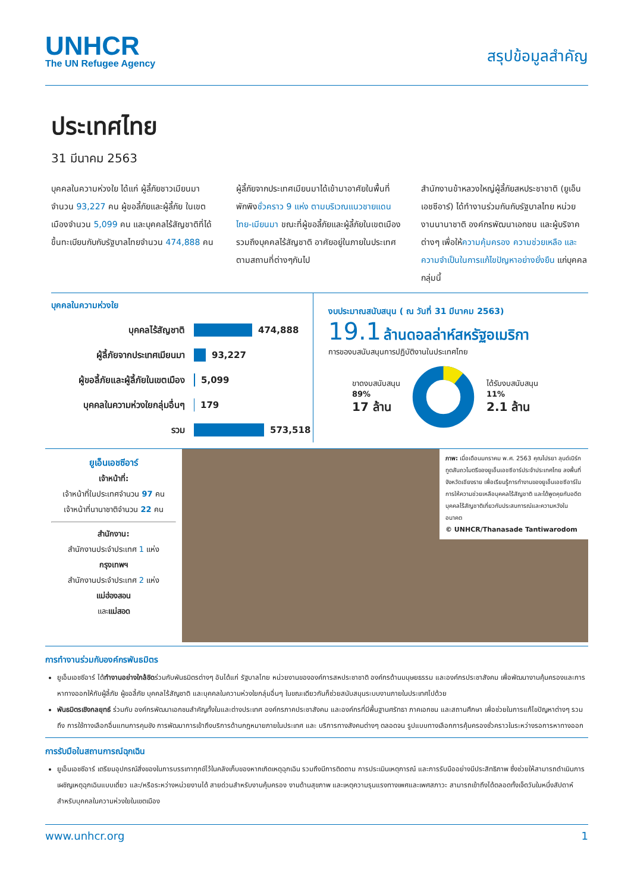UNHCR
The UN Refugee Agency
สรุปข้อมูลสำคัญ
ประเทศไทย
31 มีนาคม 2563
บุคคลในความห่วงใย ได้แก่ ผู้ลี้ภัยชาวเมียนมา จำนวน 93,227 คน ผู้ขอลี้ภัยและผู้ลี้ภัย ในเขตเมืองจำนวน 5,099 คน และบุคคลไร้สัญชาติที่ได้ขึ้นทะเบียนกับกับรัฐบาลไทยจำนวน 474,888 คน
ผู้ลี้ภัยจากประเทศเมียนมาได้เข้ามาอาศัยในพื้นที่พักพิงชั่วคราว 9 แห่ง ตามบริเวณแนวชายแดนไทย-เมียนมา ขณะที่ผู้ขอลี้ภัยและผู้ลี้ภัยในเขตเมือง รวมถึงบุคคลไร้สัญชาติ อาศัยอยู่ในภายในประเทศ ตามสถานที่ต่างๆกันไป
สำนักงานข้าหลวงใหญ่ผู้ลี้ภัยสหประชาชาติ (ยูเอ็นเอชซีอาร์) ได้ทำงานร่วมกันกับรัฐบาลไทย หน่วยงานนานาชาติ องค์กรพัฒนาเอกชน และผู้บริจาคต่างๆ เพื่อให้ความคุ้มครอง ความช่วยเหลือ และความจำเป็นในการแก้ไขปัญหาอย่างยั่งยืน แก่บุคคลกลุ่มนี้
บุคคลในความห่วงใย
บุคคลไร้สัญชาติ 474,888
ผู้ลี้ภัยจากประเทศเมียนมา 93,227
ผู้ขอลี้ภัยและผู้ลี้ภัยในเขตเมือง 5,099
บุคคลในความห่วงใยกลุ่มอื่นๆ 179
รวม 573,518
งบประมาณสนับสนุน ( ณ วันที่ 31 มีนาคม 2563)
19.1 ล้านดอลล่าห์สหรัฐอเมริกา
การของบสนับสนุนการปฏิบัติงานในประเทศไทย
ขาดงบสนับสนุน
89%
17 ล้าน
ได้รับงบสนับสนุน
11%
2.1 ล้าน
ยูเอ็นเอชซีอาร์
เจ้าหน้าที่:
เจ้าหน้าที่ในประเทศจำนวน 97 คน
เจ้าหน้าที่นานาชาติจำนวน 22 คน
สำนักงาน:
สำนักงานประจำประเทศ 1 แห่ง
กรุงเทพฯ
สำนักงานประจำประเทศ 2 แห่ง
แม่ฮ่องสอน
และแม่สอด
ภาพ: เมื่อเดือนมกราคม พ.ศ. 2563 คุณไปรยา ลุนด์เบิร์ก ทูตสันถวไมตรีของยูเอ็นเอชซีอาร์ประจำประเทศไทย ลงพื้นที่จังหวัดเชียงราย เพื่อเรียนรู้การทำงานของยูเอ็นเอชซีอาร์ในการให้ความช่วยเหลือบุคคลไร้สัญชาติ และได้พูดคุยกับอดีตบุคคลไร้สัญชาติเกี่ยวกับประสบการณ์และความหวังในอนาคต
© UNHCR/Thanasade Tantiwarodom
การทำงานร่วมกับองค์กรพันธมิตร
ยูเอ็นเอชซีอาร์ ได้ทำงานอย่างใกล้ชิดร่วมกับพันธมิตรต่างๆ อันได้แก่ รัฐบาลไทย หน่วยงานขององค์การสหประชาชาติ องค์กรด้านมนุษยธรรม และองค์กรประชาสังคม เพื่อพัฒนางานคุ้มครองและการหาทางออกให้กับผู้ลี้ภัย ผู้ขอลี้ภัย บุคคลไร้สัญชาติ และบุคคลในความห่วงใยกลุ่มอื่นๆ ในขณะเดียวกันก็ช่วยสนับสนุนระบบงานภายในประเทศไปด้วย
พันธมิตรเชิงกลยุทธ์ ร่วมกับ องค์กรพัฒนาเอกชนสำคัญทั้งในและต่างประเทศ องค์กรภาคประชาสังคม และองค์กรที่มีพื้นฐานศรัทธา ภาคเอกชน และสถานศึกษา เพื่อช่วยในการแก้ไขปัญหาต่างๆ รวมถึง การใช้ทางเลือกอื่นแทนการคุมขัง การพัฒนาการเข้าถึงบริการด้านกฎหมายภายในประเทศ และ บริการทางสังคมต่างๆ ตลอดจน รูปแบบทางเลือกการคุ้มครองชั่วคราวในระหว่างรอการหาทางออก
การรับมือในสถานการณ์ฉุกเฉิน
ยูเอ็นเอชซีอาร์ เตรียมอุปกรณ์สิ่งของในการบรรเทาทุกข์ไว้ในคลังเก็บของหากเกิดเหตุฉุกเฉิน รวมถึงมีการติดตาม การประเมินเหตุการณ์ และการรับมืออย่างมีประสิทธิภาพ ซึ่งช่วยให้สามารถดำเนินการเผชิญเหตุฉุกเฉินแบบเดี่ยว และ/หรือระหว่างหน่วยงานได้ สายด่วนสำหรับงานคุ้มครอง งานด้านสุขภาพ และเหตุความรุนแรงทางเพศและเพศสภาวะ สามารถเข้าถึงได้ตลอดทั้งเจ็ดวันในหนึ่งสัปดาห์ สำหรับบุคคลในความห่วงใยในเขตเมือง
www.unhcr.org 1